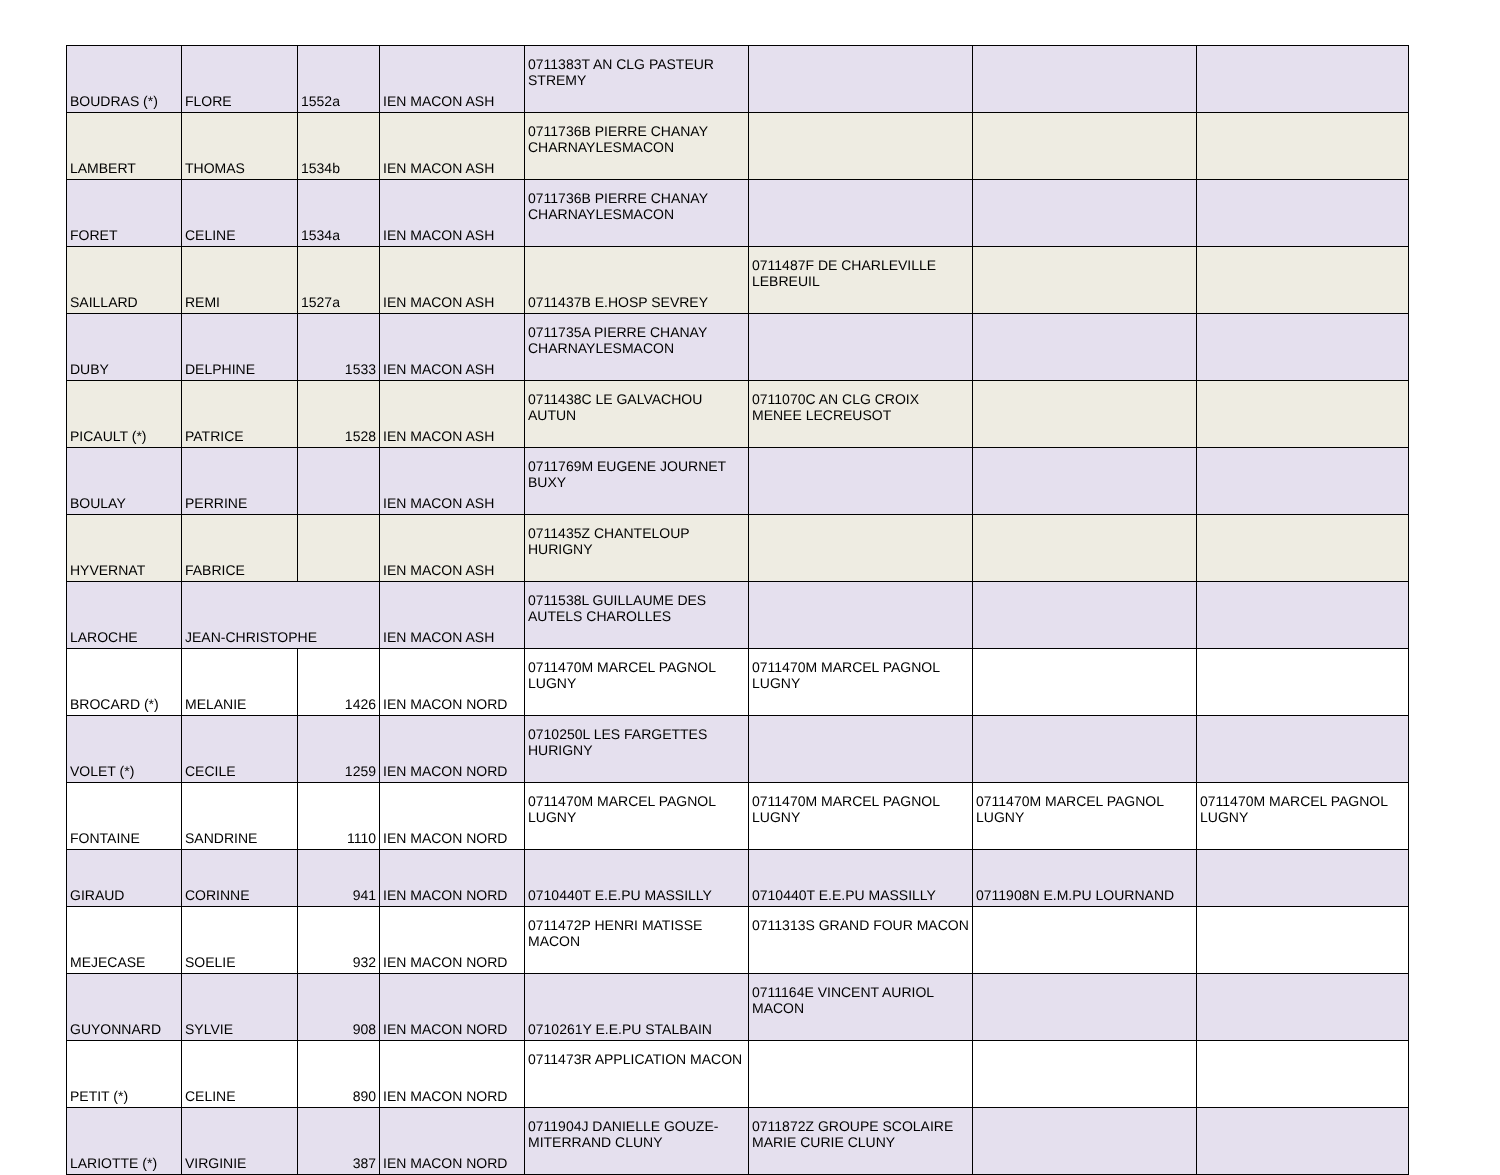| BOUDRAS (*) | FLORE | 1552a | IEN MACON ASH | 0711383T AN CLG PASTEUR STREMY | | | |
| LAMBERT | THOMAS | 1534b | IEN MACON ASH | 0711736B PIERRE CHANAY CHARNAYLESMACON | | | |
| FORET | CELINE | 1534a | IEN MACON ASH | 0711736B PIERRE CHANAY CHARNAYLESMACON | | | |
| SAILLARD | REMI | 1527a | IEN MACON ASH | 0711437B E.HOSP SEVREY | 0711487F DE CHARLEVILLE LEBREUIL | | |
| DUBY | DELPHINE | 1533 | IEN MACON ASH | 0711735A PIERRE CHANAY CHARNAYLESMACON | | | |
| PICAULT (*) | PATRICE | 1528 | IEN MACON ASH | 0711438C LE GALVACHOU AUTUN | 0711070C AN CLG CROIX MENEE LECREUSOT | | |
| BOULAY | PERRINE | | IEN MACON ASH | 0711769M EUGENE JOURNET BUXY | | | |
| HYVERNAT | FABRICE | | IEN MACON ASH | 0711435Z CHANTELOUP HURIGNY | | | |
| LAROCHE | JEAN-CHRISTOPHE | | IEN MACON ASH | 0711538L GUILLAUME DES AUTELS CHAROLLES | | | |
| BROCARD (*) | MELANIE | 1426 | IEN MACON NORD | 0711470M MARCEL PAGNOL LUGNY | 0711470M MARCEL PAGNOL LUGNY | | |
| VOLET (*) | CECILE | 1259 | IEN MACON NORD | 0710250L LES FARGETTES HURIGNY | | | |
| FONTAINE | SANDRINE | 1110 | IEN MACON NORD | 0711470M MARCEL PAGNOL LUGNY | 0711470M MARCEL PAGNOL LUGNY | 0711470M MARCEL PAGNOL LUGNY | 0711470M MARCEL PAGNOL LUGNY |
| GIRAUD | CORINNE | 941 | IEN MACON NORD | 0710440T E.E.PU MASSILLY | 0710440T E.E.PU MASSILLY | 0711908N E.M.PU LOURNAND | |
| MEJECASE | SOELIE | 932 | IEN MACON NORD | 0711472P HENRI MATISSE MACON | 0711313S GRAND FOUR MACON | | |
| GUYONNARD | SYLVIE | 908 | IEN MACON NORD | 0710261Y E.E.PU STALBAIN | 0711164E VINCENT AURIOL MACON | | |
| PETIT (*) | CELINE | 890 | IEN MACON NORD | 0711473R APPLICATION MACON | | | |
| LARIOTTE (*) | VIRGINIE | 387 | IEN MACON NORD | 0711904J DANIELLE GOUZE-MITERRAND CLUNY | 0711872Z GROUPE SCOLAIRE MARIE CURIE CLUNY | | |